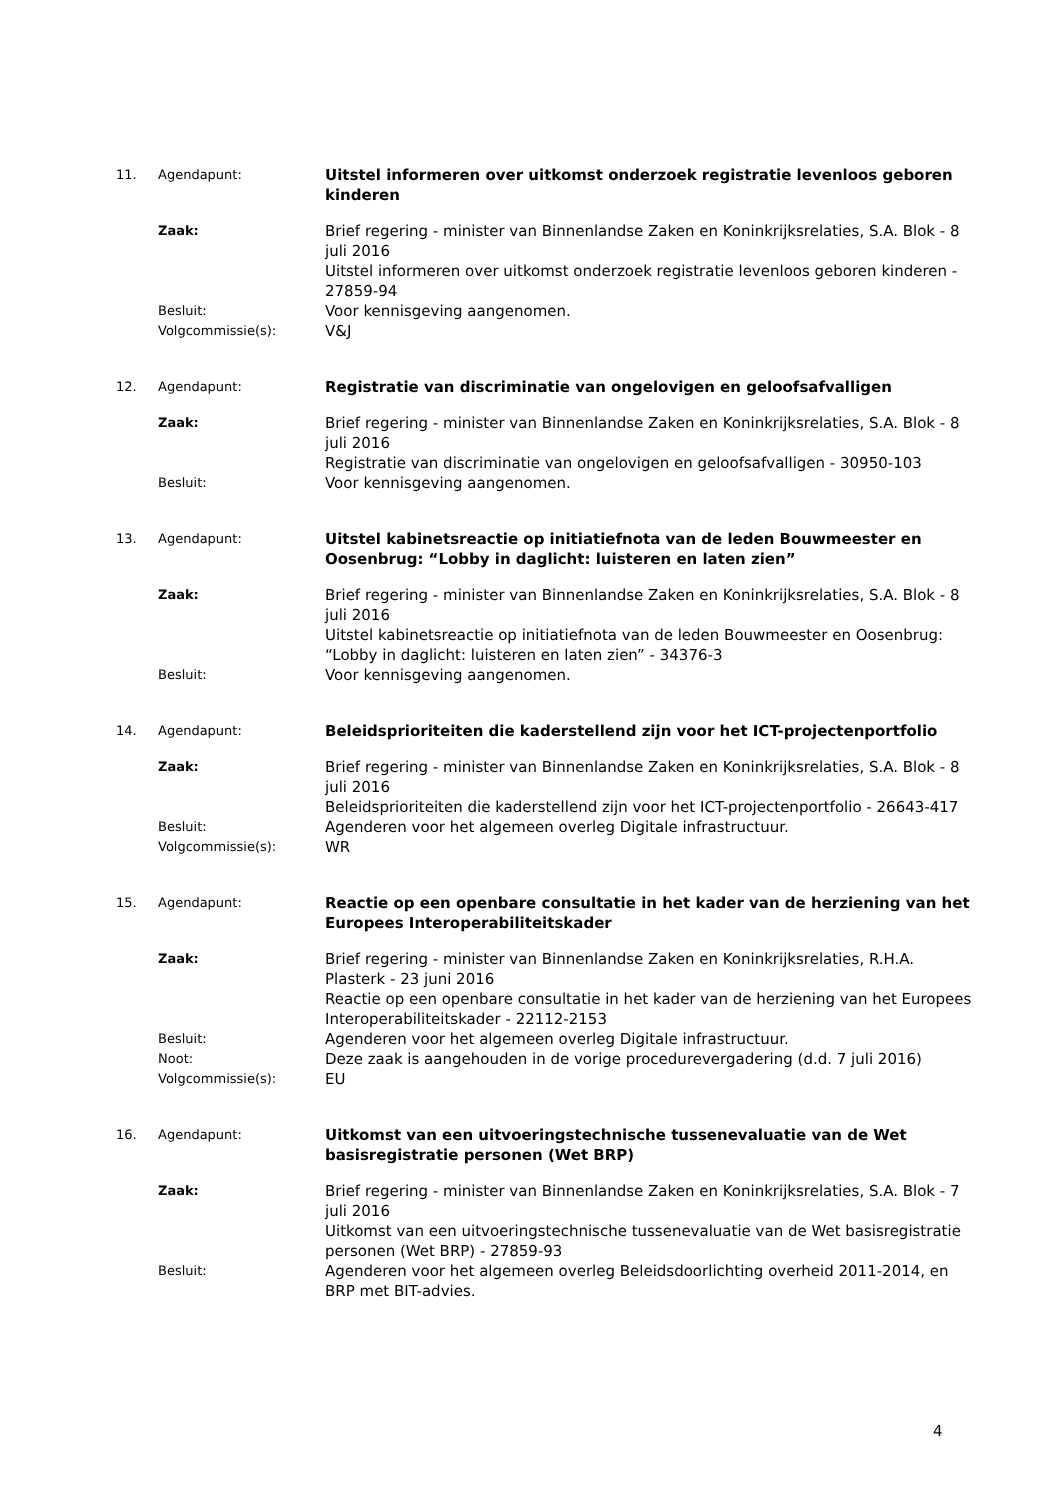11. Agendapunt:
Uitstel informeren over uitkomst onderzoek registratie levenloos geboren kinderen
Zaak:
Brief regering - minister van Binnenlandse Zaken en Koninkrijksrelaties, S.A. Blok - 8 juli 2016
Uitstel informeren over uitkomst onderzoek registratie levenloos geboren kinderen - 27859-94
Besluit:
Voor kennisgeving aangenomen.
Volgcommissie(s):
V&J
12. Agendapunt:
Registratie van discriminatie van ongelovigen en geloofsafvalligen
Zaak:
Brief regering - minister van Binnenlandse Zaken en Koninkrijksrelaties, S.A. Blok - 8 juli 2016
Registratie van discriminatie van ongelovigen en geloofsafvalligen - 30950-103
Besluit:
Voor kennisgeving aangenomen.
13. Agendapunt:
Uitstel kabinetsreactie op initiatiefnota van de leden Bouwmeester en Oosenbrug: “Lobby in daglicht: luisteren en laten zien”
Zaak:
Brief regering - minister van Binnenlandse Zaken en Koninkrijksrelaties, S.A. Blok - 8 juli 2016
Uitstel kabinetsreactie op initiatiefnota van de leden Bouwmeester en Oosenbrug: “Lobby in daglicht: luisteren en laten zien” - 34376-3
Besluit:
Voor kennisgeving aangenomen.
14. Agendapunt:
Beleidsprioriteiten die kaderstellend zijn voor het ICT-projectenportfolio
Zaak:
Brief regering - minister van Binnenlandse Zaken en Koninkrijksrelaties, S.A. Blok - 8 juli 2016
Beleidsprioriteiten die kaderstellend zijn voor het ICT-projectenportfolio - 26643-417
Besluit:
Agenderen voor het algemeen overleg Digitale infrastructuur.
Volgcommissie(s):
WR
15. Agendapunt:
Reactie op een openbare consultatie in het kader van de herziening van het Europees Interoperabiliteitskader
Zaak:
Brief regering - minister van Binnenlandse Zaken en Koninkrijksrelaties, R.H.A. Plasterk - 23 juni 2016
Reactie op een openbare consultatie in het kader van de herziening van het Europees Interoperabiliteitskader - 22112-2153
Besluit:
Agenderen voor het algemeen overleg Digitale infrastructuur.
Noot:
Deze zaak is aangehouden in de vorige procedurevergadering (d.d. 7 juli 2016)
Volgcommissie(s):
EU
16. Agendapunt:
Uitkomst van een uitvoeringstechnische tussenevaluatie van de Wet basisregistratie personen (Wet BRP)
Zaak:
Brief regering - minister van Binnenlandse Zaken en Koninkrijksrelaties, S.A. Blok - 7 juli 2016
Uitkomst van een uitvoeringstechnische tussenevaluatie van de Wet basisregistratie personen (Wet BRP) - 27859-93
Besluit:
Agenderen voor het algemeen overleg Beleidsdoorlichting overheid 2011-2014, en BRP met BIT-advies.
4